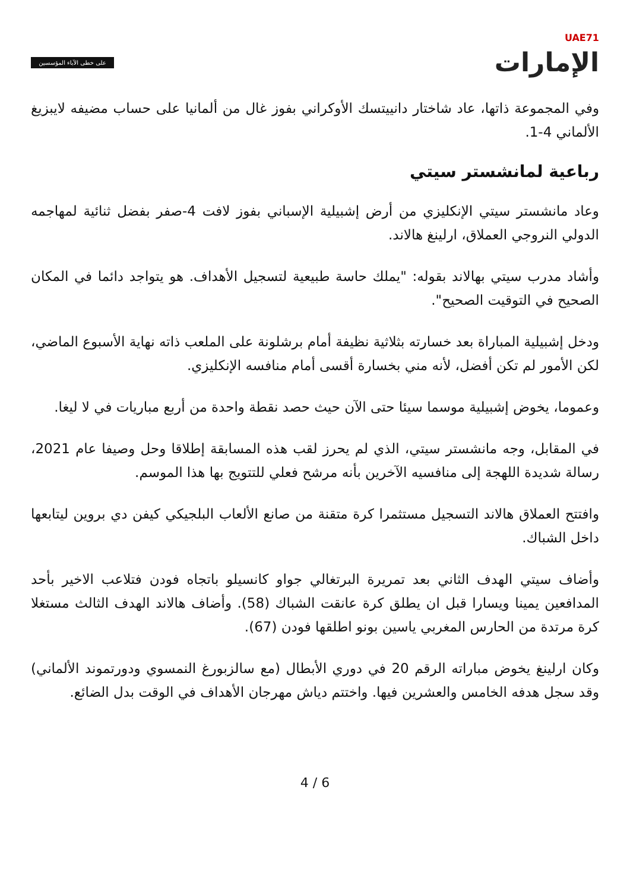UAE71
الإمارات
على خطى الآباء المؤسسين
وفي المجموعة ذاتها، عاد شاختار دانييتسك الأوكراني بفوز غال من ألمانيا على حساب مضيفه لايبزيغ الألماني 4-1.
رباعية لمانشستر سيتي
وعاد مانشستر سيتي الإنكليزي من أرض إشبيلية الإسباني بفوز لافت 4-صفر بفضل ثنائية لمهاجمه الدولي النروجي العملاق، ارلينغ هالاند.
وأشاد مدرب سيتي بهالاند بقوله: "يملك حاسة طبيعية لتسجيل الأهداف. هو يتواجد دائما في المكان الصحيح في التوقيت الصحيح".
ودخل إشبيلية المباراة بعد خسارته بثلاثية نظيفة أمام برشلونة على الملعب ذاته نهاية الأسبوع الماضي، لكن الأمور لم تكن أفضل، لأنه مني بخسارة أقسى أمام منافسه الإنكليزي.
وعموما، يخوض إشبيلية موسما سيئا حتى الآن حيث حصد نقطة واحدة من أربع مباريات في لا ليغا.
في المقابل، وجه مانشستر سيتي، الذي لم يحرز لقب هذه المسابقة إطلاقا وحل وصيفا عام 2021، رسالة شديدة اللهجة إلى منافسيه الآخرين بأنه مرشح فعلي للتتويج بها هذا الموسم.
وافتتح العملاق هالاند التسجيل مستثمرا كرة متقنة من صانع الألعاب البلجيكي كيفن دي بروين ليتابعها داخل الشباك.
وأضاف سيتي الهدف الثاني بعد تمريرة البرتغالي جواو كانسيلو باتجاه فودن فتلاعب الاخير بأحد المدافعين يمينا ويسارا قبل ان يطلق كرة عانقت الشباك (58). وأضاف هالاند الهدف الثالث مستغلا كرة مرتدة من الحارس المغربي ياسين بونو اطلقها فودن (67).
وكان ارلينغ يخوض مباراته الرقم 20 في دوري الأبطال (مع سالزبورغ النمسوي ودورتموند الألماني) وقد سجل هدفه الخامس والعشرين فيها. واختتم دياش مهرجان الأهداف في الوقت بدل الضائع.
4 / 6